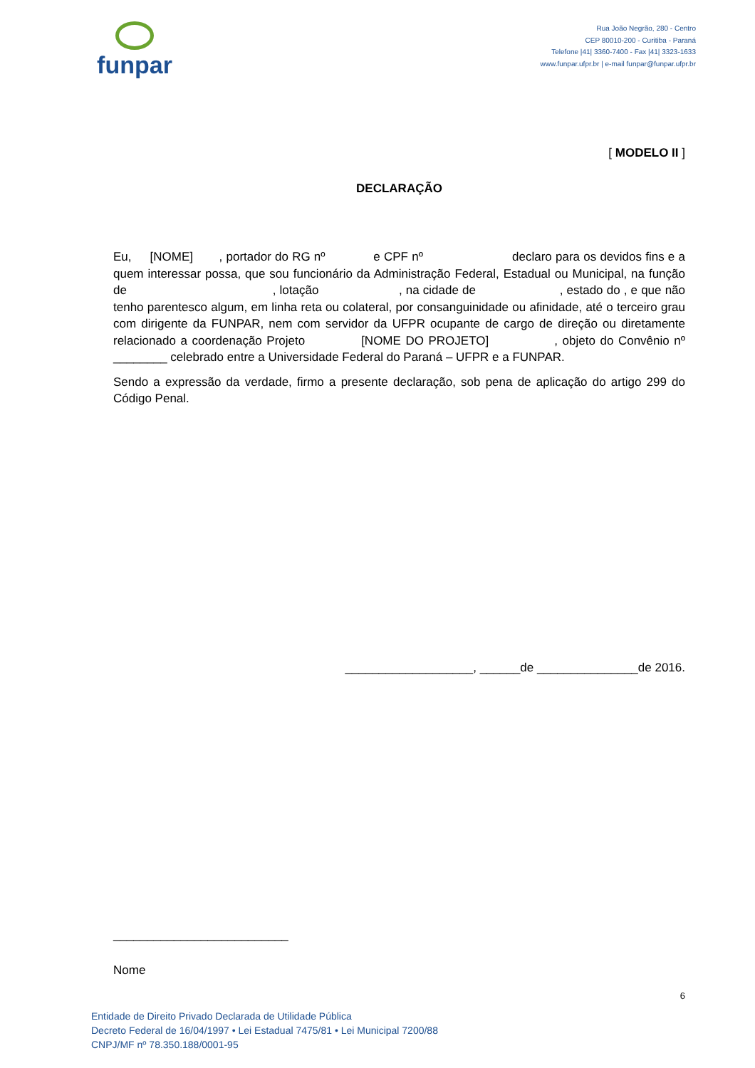funpar
Rua João Negrão, 280 - Centro
CEP 80010-200 - Curitiba - Paraná
Telefone |41| 3360-7400 - Fax |41| 3323-1633
www.funpar.ufpr.br | e-mail funpar@funpar.ufpr.br
[ MODELO II ]
DECLARAÇÃO
Eu, [NOME] , portador do RG nº e CPF nº declaro para os devidos fins e a quem interessar possa, que sou funcionário da Administração Federal, Estadual ou Municipal, na função de , lotação , na cidade de , estado do , e que não tenho parentesco algum, em linha reta ou colateral, por consanguinidade ou afinidade, até o terceiro grau com dirigente da FUNPAR, nem com servidor da UFPR ocupante de cargo de direção ou diretamente relacionado a coordenação Projeto [NOME DO PROJETO] , objeto do Convênio nº ________ celebrado entre a Universidade Federal do Paraná – UFPR e a FUNPAR.
Sendo a expressão da verdade, firmo a presente declaração, sob pena de aplicação do artigo 299 do Código Penal.
___________________, ______de _______________de 2016.
__________________________
Nome
6
Entidade de Direito Privado Declarada de Utilidade Pública
Decreto Federal de 16/04/1997 • Lei Estadual 7475/81 • Lei Municipal 7200/88
CNPJ/MF nº 78.350.188/0001-95